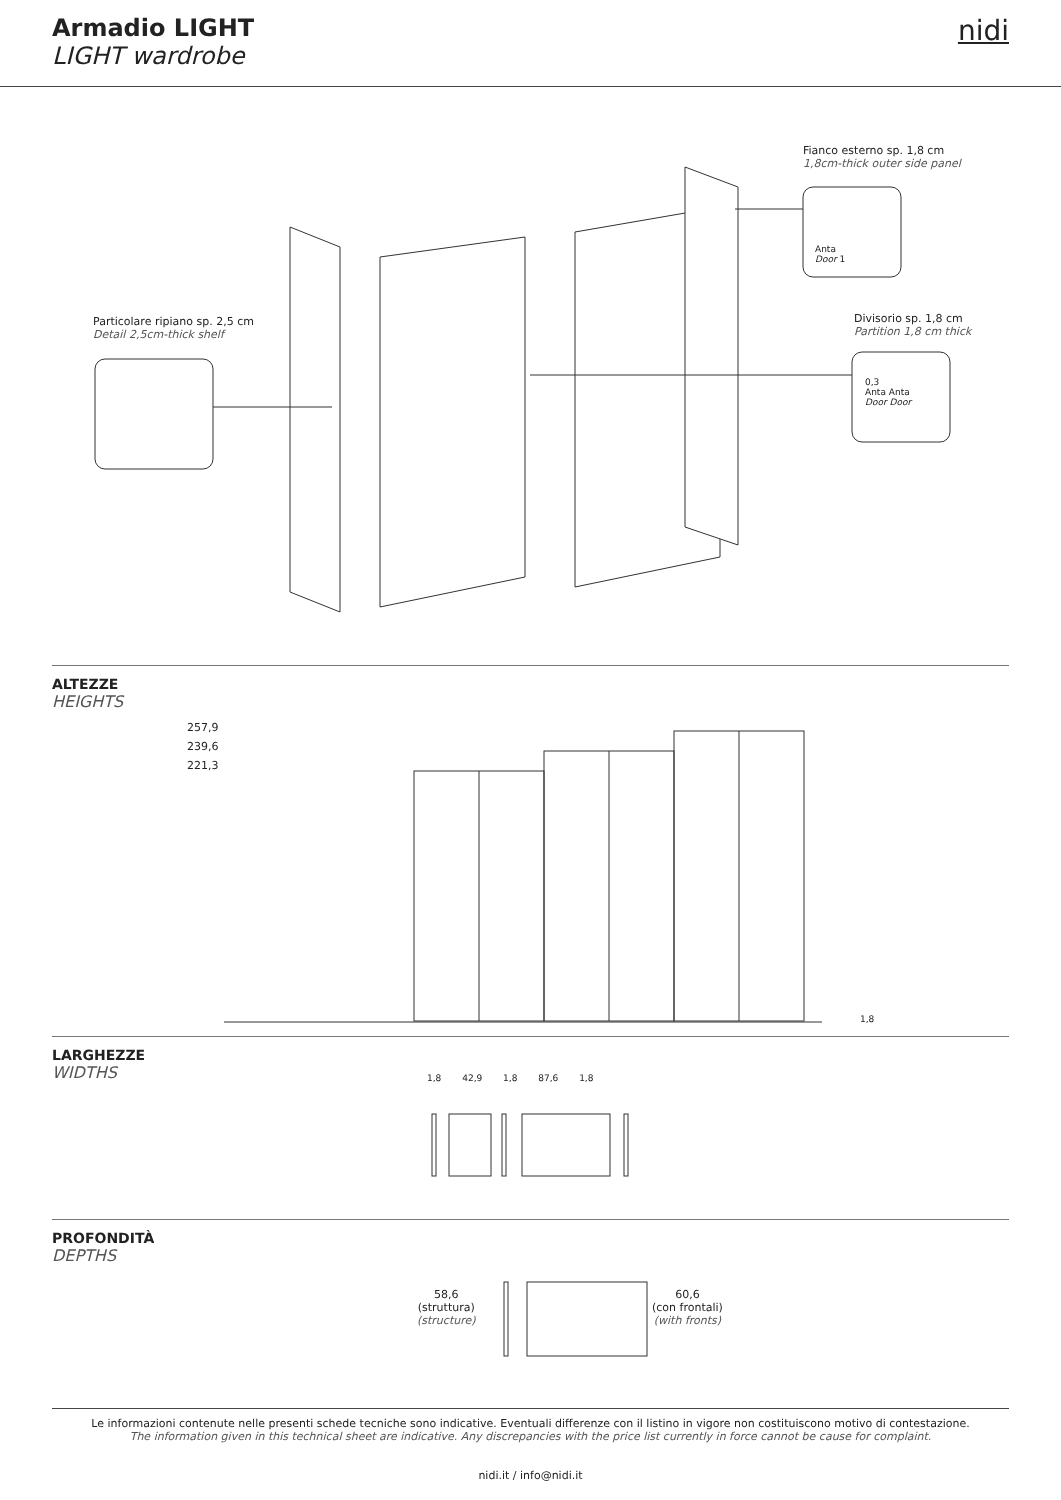Armadio LIGHT
LIGHT wardrobe
nidi
Particolare ripiano sp. 2,5 cm
Detail 2,5cm-thick shelf
Fianco esterno sp. 1,8 cm
1,8cm-thick outer side panel
Anta
Door 1
Divisorio sp. 1,8 cm
Partition 1,8 cm thick
0,3
Anta Anta
Door Door
ALTEZZE
HEIGHTS
257,9
239,6
221,3
1,8
LARGHEZZE
WIDTHS
1,8 42,9 1,8 87,6 1,8
PROFONDITÀ
DEPTHS
58,6
(struttura)
(structure)
60,6
(con frontali)
(with fronts)
Le informazioni contenute nelle presenti schede tecniche sono indicative. Eventuali differenze con il listino in vigore non costituiscono motivo di contestazione.
The information given in this technical sheet are indicative. Any discrepancies with the price list currently in force cannot be cause for complaint.
nidi.it / info@nidi.it